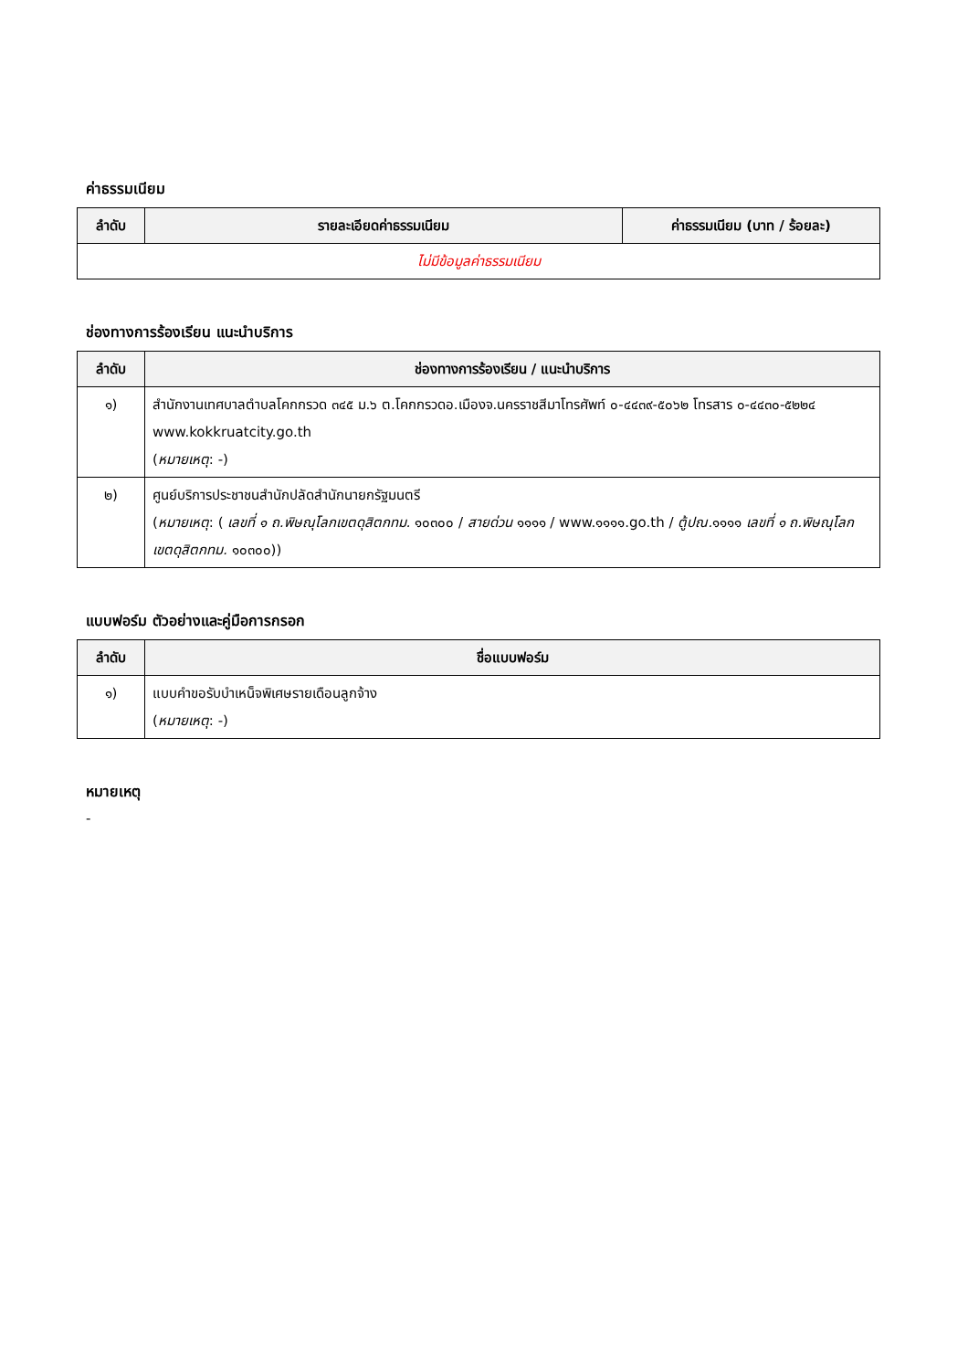ค่าธรรมเนียม
| ลำดับ | รายละเอียดค่าธรรมเนียม | ค่าธรรมเนียม (บาท / ร้อยละ) |
| --- | --- | --- |
| ไม่มีข้อมูลค่าธรรมเนียม | | |
ช่องทางการร้องเรียน แนะนำบริการ
| ลำดับ | ช่องทางการร้องเรียน / แนะนำบริการ |
| --- | --- |
| ๑) | สำนักงานเทศบาลตำบลโคกกรวด ๓๔๕ ม.๖ ต.โคกกรวดอ.เมืองจ.นครราชสีมาโทรศัพท์ ๐-๔๔๓๙-๕๐๖๒ โทรสาร ๐-๔๔๓๐-๕๒๒๔ www.kokkruatcity.go.th ( หมายเหตุ : -) |
| ๒) | ศูนย์บริการประชาชนสำนักปลัดสำนักนายกรัฐมนตรี ( หมายเหตุ : ( เลขที่ ๑ ถ.พิษณุโลกเขตดุสิตกทม. ๑๐๓๐๐ / สายด่วน ๑๑๑๑ / www.๑๑๑๑.go.th / ตู้ปณ. ๑๑๑๑ เลขที่ ๑ ถ.พิษณุโลกเขตดุสิตกทม. ๑๐๓๐๐)) |
แบบฟอร์ม ตัวอย่างและคู่มือการกรอก
| ลำดับ | ชื่อแบบฟอร์ม |
| --- | --- |
| ๑) | แบบคำขอรับบำเหน็จพิเศษรายเดือนลูกจ้าง ( หมายเหตุ : -) |
หมายเหตุ
-